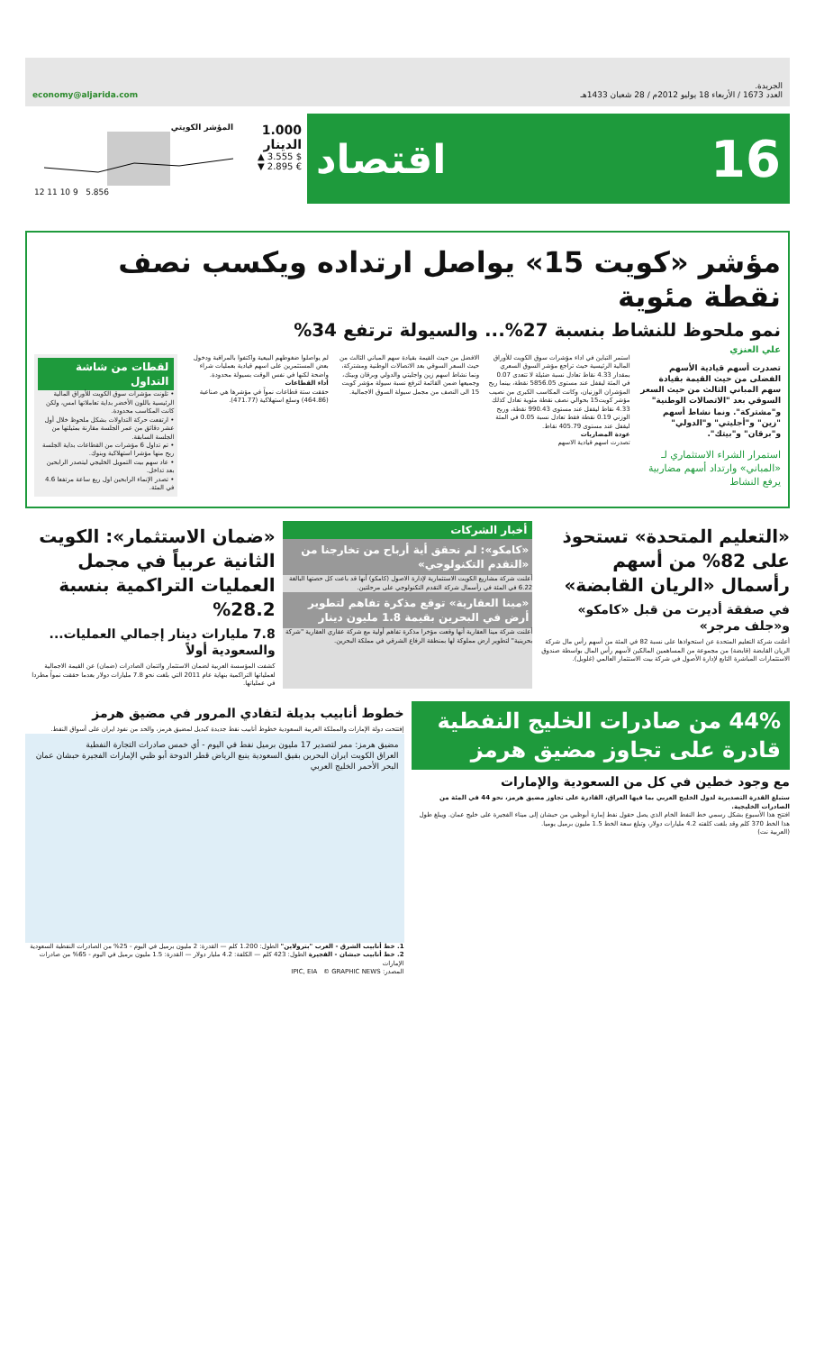الجريدة.
العدد 1673 / الأربعاء 18 يوليو 2012م / 28 شعبان 1433هـ
economy@aljarida.com
16 اقتصاد
1.000 الدينار
$ 3.555 ▲
€ 2.895 ▼
المؤشر الكويتي
12 11 10 9 5.856
مؤشر «كويت 15» يواصل ارتداده ويكسب نصف نقطة مئوية
نمو ملحوظ للنشاط بنسبة 27%... والسيولة ترتفع 34%
علي العنزي
تصدرت أسهم قيادية الأسهم الفضلى من حيث القيمة بقيادة سهم المباني الثالث من حيث السعر السوقي بعد "الاتصالات الوطنية" و"مشتركة". ونما نشاط أسهم "زين" و"أجليتي" و"الدولي" و"برقان" و"بيتك".
استمرار الشراء الاستثماري لـ «المباني» وارتداد أسهم مضاربية يرفع النشاط
استمر التباين في اداء مؤشرات سوق الكويت للأوراق المالية الرئيسية حيث تراجع مؤشر السوق السعري بمقدار 4.33 نقاط تعادل نسبة ضئيلة لا تتعدى 0.07 في المئة ليقفل عند مستوى 5856.05 نقطة، بينما ربح المؤشران الوزنيان، وكانت المكاسب الكبرى من نصيب مؤشر كويت15 بحوالي نصف نقطة مئوية تعادل كذلك 4.33 نقاط ليقفل عند مستوى 990.43 نقطة، وربح الوزني 0.19 نقطة فقط تعادل نسبة 0.05 في المئة ليقفل عند مستوى 405.79 نقاط.
عودة المضاربات
تصدرت اسهم قيادية الاسهم
الافضل من حيث القيمة بقيادة سهم المباني الثالث من حيث السعر السوقي بعد الاتصالات الوطنية ومشتركة، ونما نشاط اسهم زين واجليتي والدولي وبرقان وبيتك، وجميعها ضمن القائمة لترفع نسبة سيولة مؤشر كويت 15 الى النصف من مجمل سيولة السوق الاجمالية.
لم يواصلوا ضغوطهم البيعية واكتفوا بالمراقبة ودخول بعض المستثمرين على اسهم قيادية بعمليات شراء واضحة لكنها في نفس الوقت بسيولة محدودة.
أداء القطاعات
حققت ستة قطاعات نمواً في مؤشرها هي صناعية (464.86) وسلع استهلاكية (471.77).
لقطات من شاشة التداول
• تلونت مؤشرات سوق الكويت للأوراق المالية الرئيسية باللون الأخضر بداية تعاملاتها امس، ولكن كانت المكاسب محدودة.
• ارتفعت حركة التداولات بشكل ملحوظ خلال أول عشر دقائق من عمر الجلسة مقارنة بمثيلتها من الجلسة السابقة.
• تم تداول 6 مؤشرات من القطاعات بداية الجلسة ربح منها مؤشرا استهلاكية وبنوك.
• عاد سهم بيت التمويل الخليجي ليتصدر الرابحين بعد تداخل.
• تصدر الإنماء الرابحين اول ربع ساعة مرتفعا 4.6 في المئة.
«التعليم المتحدة» تستحوذ على 82% من أسهم رأسمال «الريان القابضة»
في صفقة أديرت من قبل «كامكو» و«جلف مرجر»
أعلنت شركة التعليم المتحدة عن استحواذها على نسبة 82 في المئة من أسهم رأس مال شركة الريان القابضة (قابضة) من مجموعة من المساهمين المالكين لأسهم رأس المال بواسطة صندوق الاستثمارات المباشرة التابع لإدارة الأصول في شركة بيت الاستثمار العالمي (غلوبل).
أخبار الشركات
«كامكو»: لم نحقق أية أرباح من تخارجنا من «التقدم التكنولوجي»
أعلنت شركة مشاريع الكويت الاستثمارية لإدارة الاصول (كامكو) أنها قد باعت كل حصتها البالغة 6.22 في المئة في رأسمال شركة التقدم التكنولوجي على مرحلتين.
«مينا العقارية» توقع مذكرة تفاهم لتطوير أرض في البحرين بقيمة 1.8 مليون دينار
أعلنت شركة مينا العقارية أنها وقعت مؤخرا مذكرة تفاهم أولية مع شركة عقاري العقارية "شركة بحرينية" لتطوير ارض مملوكة لها بمنطقة الرفاع الشرقي في مملكة البحرين.
«ضمان الاستثمار»: الكويت الثانية عربياً في مجمل العمليات التراكمية بنسبة 28.2%
7.8 مليارات دينار إجمالي العمليات... والسعودية أولاً
كشفت المؤسسة العربية لضمان الاستثمار وائتمان الصادرات (ضمان) عن القيمة الاجمالية لعملياتها التراكمية بنهاية عام 2011 التي بلغت نحو 7.8 مليارات دولار بعدما حققت نمواً مطردا في عملياتها.
44% من صادرات الخليج النفطية قادرة على تجاوز مضيق هرمز
مع وجود خطين في كل من السعودية والإمارات
ستبلغ القدرة التصديرية لدول الخليج العربي بما فيها العراق، القادرة على تجاوز مضيق هرمز، نحو 44 في المئة من الصادرات الخليجية.
افتتح هذا الأسبوع بشكل رسمي خط النفط الخام الذي يصل حقول نفط إمارة أبوظبي من حبشان إلى ميناء الفجيرة على خليج عمان. ويبلغ طول هذا الخط 370 كلم وقد بلغت كلفته 4.2 مليارات دولار، وتبلغ سعة الخط 1.5 مليون برميل يوميا.
(العربية نت)
خطوط أنابيب بديلة لتفادي المرور في مضيق هرمز
إفتتحت دولة الإمارات والمملكة العربية السعودية خطوط أنابيب نفط جديدة كبديل لمضيق هرمز، والحد من نفوذ ايران على أسواق النفط.
مضيق هرمز: ممر لتصدير 17 مليون برميل نفط في اليوم - أي خمس صادرات التجارة النفطية
العراق الكويت ايران البحرين بقيق السعودية ينبع الرياض قطر الدوحة أبو ظبي الإمارات الفجيرة حبشان عمان البحر الأحمر الخليج العربي
1. خط أنابيب الشرق - الغرب "بترولاين" الطول: 1.200 كلم — القدرة: 2 مليون برميل في اليوم - 25% من الصادرات النفطية السعودية
2. خط أنابيب حبشان - الفجيرة الطول: 423 كلم — الكلفة: 4.2 مليار دولار — القدرة: 1.5 مليون برميل في اليوم - 65% من صادرات الإمارات
المصدر: IPIC, EIA © GRAPHIC NEWS